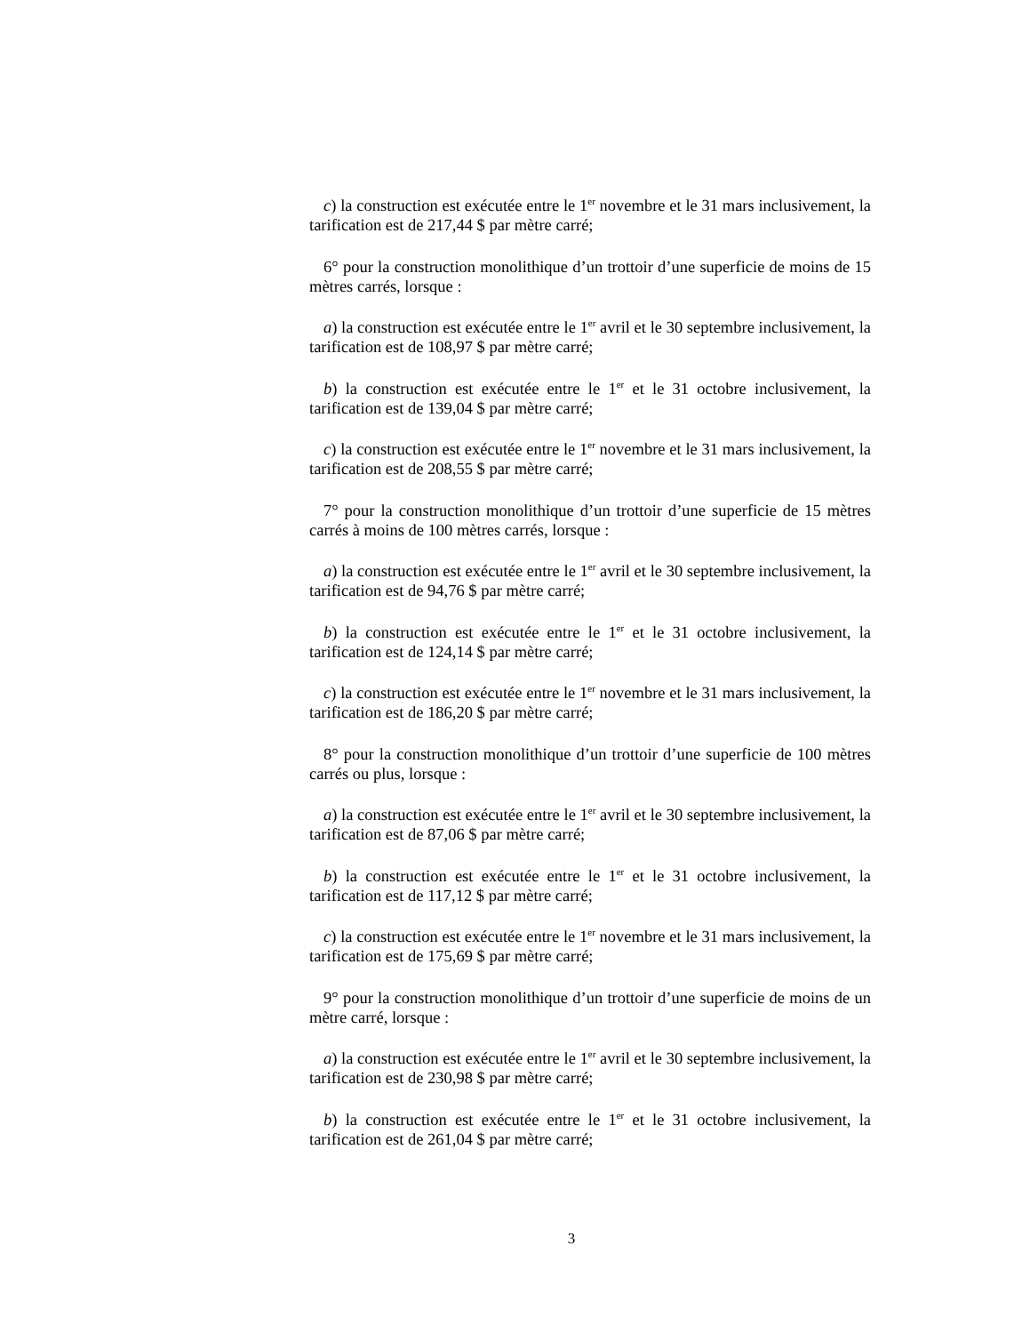c) la construction est exécutée entre le 1<sup>er</sup> novembre et le 31 mars inclusivement, la tarification est de 217,44 $ par mètre carré;
6° pour la construction monolithique d’un trottoir d’une superficie de moins de 15 mètres carrés, lorsque :
a) la construction est exécutée entre le 1<sup>er</sup> avril et le 30 septembre inclusivement, la tarification est de 108,97 $ par mètre carré;
b) la construction est exécutée entre le 1<sup>er</sup> et le 31 octobre inclusivement, la tarification est de 139,04 $ par mètre carré;
c) la construction est exécutée entre le 1<sup>er</sup> novembre et le 31 mars inclusivement, la tarification est de 208,55 $ par mètre carré;
7° pour la construction monolithique d’un trottoir d’une superficie de 15 mètres carrés à moins de 100 mètres carrés, lorsque :
a) la construction est exécutée entre le 1<sup>er</sup> avril et le 30 septembre inclusivement, la tarification est de 94,76 $ par mètre carré;
b) la construction est exécutée entre le 1<sup>er</sup> et le 31 octobre inclusivement, la tarification est de 124,14 $ par mètre carré;
c) la construction est exécutée entre le 1<sup>er</sup> novembre et le 31 mars inclusivement, la tarification est de 186,20 $ par mètre carré;
8° pour la construction monolithique d’un trottoir d’une superficie de 100 mètres carrés ou plus, lorsque :
a) la construction est exécutée entre le 1<sup>er</sup> avril et le 30 septembre inclusivement, la tarification est de 87,06 $ par mètre carré;
b) la construction est exécutée entre le 1<sup>er</sup> et le 31 octobre inclusivement, la tarification est de 117,12 $ par mètre carré;
c) la construction est exécutée entre le 1<sup>er</sup> novembre et le 31 mars inclusivement, la tarification est de 175,69 $ par mètre carré;
9° pour la construction monolithique d’un trottoir d’une superficie de moins de un mètre carré, lorsque :
a) la construction est exécutée entre le 1<sup>er</sup> avril et le 30 septembre inclusivement, la tarification est de 230,98 $ par mètre carré;
b) la construction est exécutée entre le 1<sup>er</sup> et le 31 octobre inclusivement, la tarification est de 261,04 $ par mètre carré;
3